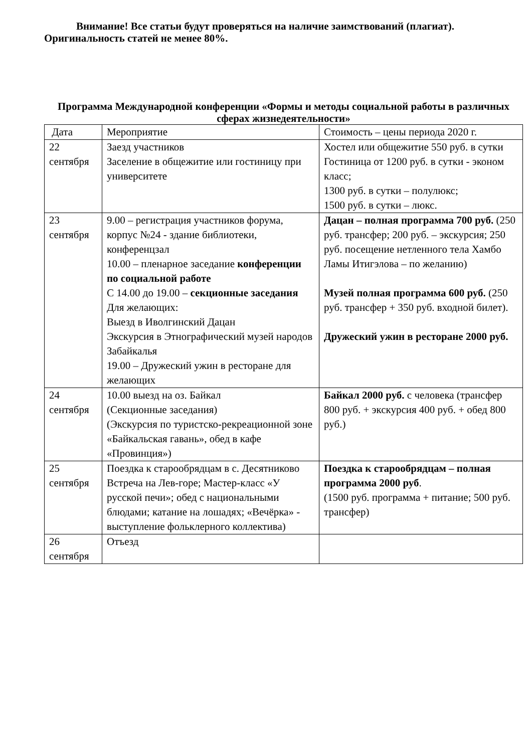Внимание! Все статьи будут проверяться на наличие заимствований (плагиат). Оригинальность статей не менее 80%.
Программа Международной конференции «Формы и методы социальной работы в различных сферах жизнедеятельности»
| Дата | Мероприятие | Стоимость – цены периода 2020 г. |
| 22 сентября | Заезд участников Заселение в общежитие или гостиницу при университете | Хостел или общежитие 550 руб. в сутки Гостиница от 1200 руб. в сутки - эконом класс; 1300 руб. в сутки – полулюкс; 1500 руб. в сутки – люкс. |
| 23 сентября | 9.00 – регистрация участников форума, корпус №24 - здание библиотеки, конференцзал 10.00 – пленарное заседание конференции по социальной работе С 14.00 до 19.00 – секционные заседания Для желающих: Выезд в Иволгинский Дацан Экскурсия в Этнографический музей народов Забайкалья 19.00 – Дружеский ужин в ресторане для желающих | Дацан – полная программа 700 руб. (250 руб. трансфер; 200 руб. – экскурсия; 250 руб. посещение нетленного тела Хамбо Ламы Итигэлова – по желанию) Музей полная программа 600 руб. (250 руб. трансфер + 350 руб. входной билет). Дружеский ужин в ресторане 2000 руб. |
| 24 сентября | 10.00 выезд на оз. Байкал (Секционные заседания) (Экскурсия по туристско-рекреационной зоне «Байкальская гавань», обед в кафе «Провинция») | Байкал 2000 руб. с человека (трансфер 800 руб. + экскурсия 400 руб. + обед 800 руб.) |
| 25 сентября | Поездка к старообрядцам в с. Десятниково Встреча на Лев-горе; Мастер-класс «У русской печи»; обед с национальными блюдами; катание на лошадях; «Вечёрка» - выступление фольклерного коллектива) | Поездка к старообрядцам – полная программа 2000 руб . (1500 руб. программа + питание; 500 руб. трансфер) |
| 26 сентября | Отъезд | |